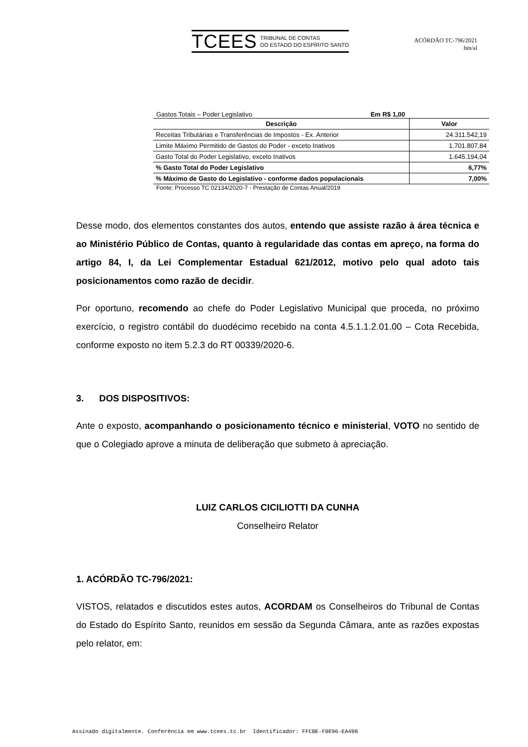TCEES TRIBUNAL DE CONTAS
DO ESTADO DO ESPÍRITO SANTO
ACÓRDÃO TC-796/2021
hm/al
Gastos Totais – Poder Legislativo Em R$ 1,00
| Descrição | Valor |
| --- | --- |
| Receitas Tributárias e Transferências de Impostos - Ex. Anterior | 24.311.542,19 |
| Limite Máximo Permitido de Gastos do Poder - exceto Inativos | 1.701.807,84 |
| Gasto Total do Poder Legislativo, exceto Inativos | 1.645.194,04 |
| % Gasto Total do Poder Legislativo | 6,77% |
| % Máximo de Gasto do Legislativo - conforme dados populacionais | 7,00% |
Fonte: Processo TC 02134/2020-7 - Prestação de Contas Anual/2019
Desse modo, dos elementos constantes dos autos, entendo que assiste razão à área técnica e ao Ministério Público de Contas, quanto à regularidade das contas em apreço, na forma do artigo 84, I, da Lei Complementar Estadual 621/2012, motivo pelo qual adoto tais posicionamentos como razão de decidir.
Por oportuno, recomendo ao chefe do Poder Legislativo Municipal que proceda, no próximo exercício, o registro contábil do duodécimo recebido na conta 4.5.1.1.2.01.00 – Cota Recebida, conforme exposto no item 5.2.3 do RT 00339/2020-6.
3. DOS DISPOSITIVOS:
Ante o exposto, acompanhando o posicionamento técnico e ministerial, VOTO no sentido de que o Colegiado aprove a minuta de deliberação que submeto à apreciação.
LUIZ CARLOS CICILIOTTI DA CUNHA
Conselheiro Relator
1. ACÓRDÃO TC-796/2021:
VISTOS, relatados e discutidos estes autos, ACORDAM os Conselheiros do Tribunal de Contas do Estado do Espírito Santo, reunidos em sessão da Segunda Câmara, ante as razões expostas pelo relator, em:
Assinado digitalmente. Conferência em www.tcees.tc.br Identificador: FFCBE-F0E96-EA498